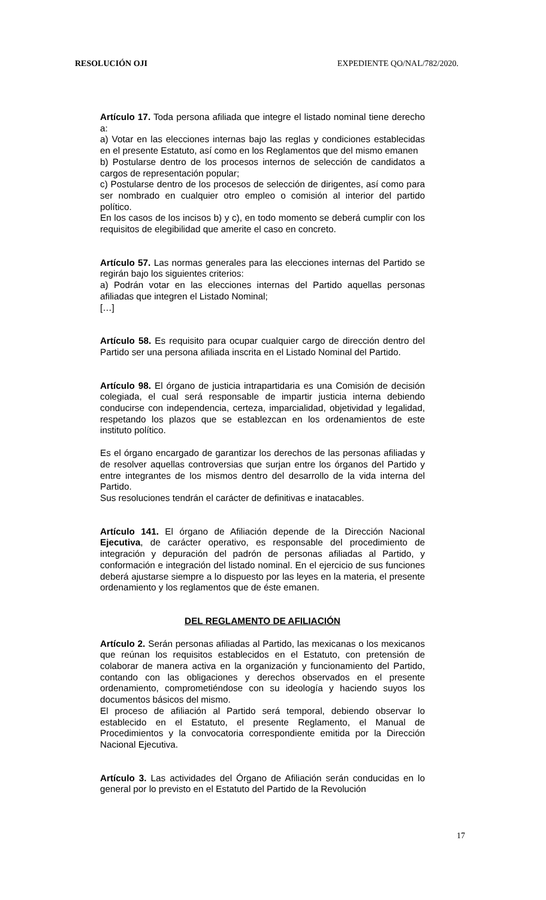RESOLUCIÓN OJI EXPEDIENTE QO/NAL/782/2020.
Artículo 17. Toda persona afiliada que integre el listado nominal tiene derecho a:
a) Votar en las elecciones internas bajo las reglas y condiciones establecidas en el presente Estatuto, así como en los Reglamentos que del mismo emanen
b) Postularse dentro de los procesos internos de selección de candidatos a cargos de representación popular;
c) Postularse dentro de los procesos de selección de dirigentes, así como para ser nombrado en cualquier otro empleo o comisión al interior del partido político.
En los casos de los incisos b) y c), en todo momento se deberá cumplir con los requisitos de elegibilidad que amerite el caso en concreto.
Artículo 57. Las normas generales para las elecciones internas del Partido se regirán bajo los siguientes criterios:
a) Podrán votar en las elecciones internas del Partido aquellas personas afiliadas que integren el Listado Nominal;
[…]
Artículo 58. Es requisito para ocupar cualquier cargo de dirección dentro del Partido ser una persona afiliada inscrita en el Listado Nominal del Partido.
Artículo 98. El órgano de justicia intrapartidaria es una Comisión de decisión colegiada, el cual será responsable de impartir justicia interna debiendo conducirse con independencia, certeza, imparcialidad, objetividad y legalidad, respetando los plazos que se establezcan en los ordenamientos de este instituto político.
Es el órgano encargado de garantizar los derechos de las personas afiliadas y de resolver aquellas controversias que surjan entre los órganos del Partido y entre integrantes de los mismos dentro del desarrollo de la vida interna del Partido.
Sus resoluciones tendrán el carácter de definitivas e inatacables.
Artículo 141. El órgano de Afiliación depende de la Dirección Nacional Ejecutiva, de carácter operativo, es responsable del procedimiento de integración y depuración del padrón de personas afiliadas al Partido, y conformación e integración del listado nominal. En el ejercicio de sus funciones deberá ajustarse siempre a lo dispuesto por las leyes en la materia, el presente ordenamiento y los reglamentos que de éste emanen.
DEL REGLAMENTO DE AFILIACIÓN
Artículo 2. Serán personas afiliadas al Partido, las mexicanas o los mexicanos que reúnan los requisitos establecidos en el Estatuto, con pretensión de colaborar de manera activa en la organización y funcionamiento del Partido, contando con las obligaciones y derechos observados en el presente ordenamiento, comprometiéndose con su ideología y haciendo suyos los documentos básicos del mismo.
El proceso de afiliación al Partido será temporal, debiendo observar lo establecido en el Estatuto, el presente Reglamento, el Manual de Procedimientos y la convocatoria correspondiente emitida por la Dirección Nacional Ejecutiva.
Artículo 3. Las actividades del Órgano de Afiliación serán conducidas en lo general por lo previsto en el Estatuto del Partido de la Revolución
17